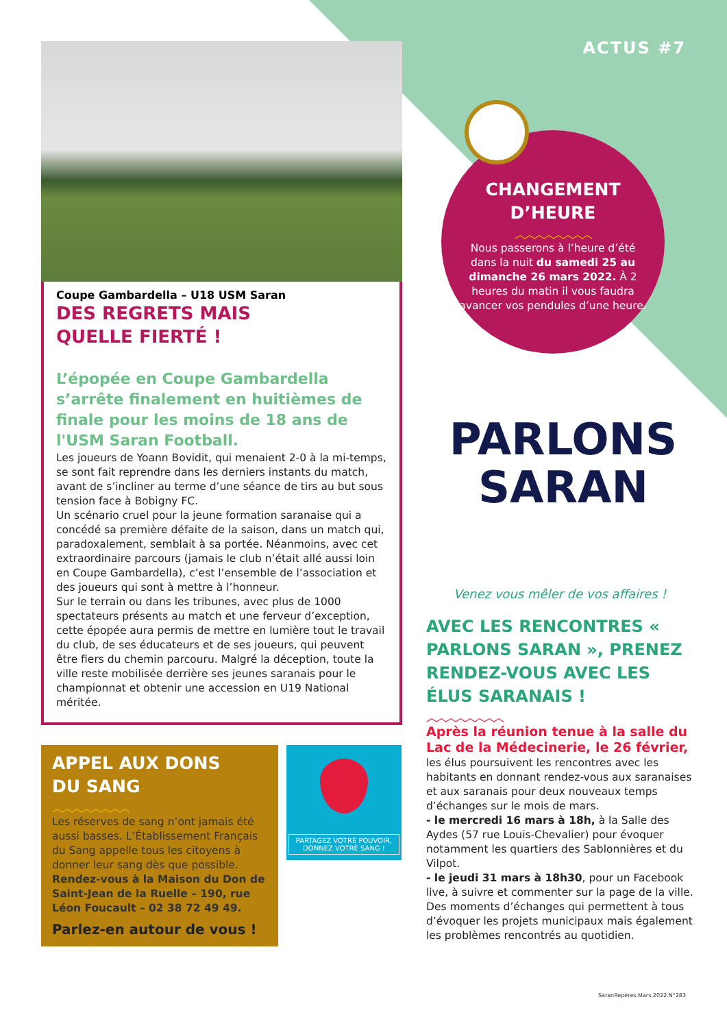ACTUS #7
Coupe Gambardella – U18 USM Saran
DES REGRETS MAIS
QUELLE FIERTÉ !
L’épopée en Coupe Gambardella s’arrête finalement en huitièmes de finale pour les moins de 18 ans de l'USM Saran Football.
Les joueurs de Yoann Bovidit, qui menaient 2-0 à la mi-temps, se sont fait reprendre dans les derniers instants du match, avant de s’incliner au terme d’une séance de tirs au but sous tension face à Bobigny FC.
Un scénario cruel pour la jeune formation saranaise qui a concédé sa première défaite de la saison, dans un match qui, paradoxalement, semblait à sa portée. Néanmoins, avec cet extraordinaire parcours (jamais le club n’était allé aussi loin en Coupe Gambardella), c’est l’ensemble de l’association et des joueurs qui sont à mettre à l’honneur.
Sur le terrain ou dans les tribunes, avec plus de 1000 spectateurs présents au match et une ferveur d’exception, cette épopée aura permis de mettre en lumière tout le travail du club, de ses éducateurs et de ses joueurs, qui peuvent être fiers du chemin parcouru. Malgré la déception, toute la ville reste mobilisée derrière ses jeunes saranais pour le championnat et obtenir une accession en U19 National méritée.
APPEL AUX DONS
DU SANG
︿︿︿︿︿︿︿︿
Les réserves de sang n’ont jamais été aussi basses. L’Établissement Français du Sang appelle tous les citoyens à donner leur sang dès que possible.
Rendez-vous à la Maison du Don de Saint-Jean de la Ruelle – 190, rue Léon Foucault – 02 38 72 49 49.
Parlez-en autour de vous !
PARTAGEZ VOTRE POUVOIR,
DONNEZ VOTRE SANG !
CHANGEMENT
D’HEURE
︿︿︿︿︿︿︿︿
Nous passerons à l’heure d’été dans la nuit du samedi 25 au dimanche 26 mars 2022. À 2 heures du matin il vous faudra avancer vos pendules d’une heure.
PARLONS
SARAN
Venez vous mêler de vos affaires !
AVEC LES RENCONTRES « PARLONS SARAN », PRENEZ RENDEZ-VOUS AVEC LES ÉLUS SARANAIS !
︿︿︿︿︿︿︿︿
Après la réunion tenue à la salle du Lac de la Médecinerie, le 26 février, les élus poursuivent les rencontres avec les habitants en donnant rendez-vous aux saranaises et aux saranais pour deux nouveaux temps d’échanges sur le mois de mars.
- le mercredi 16 mars à 18h, à la Salle des Aydes (57 rue Louis-Chevalier) pour évoquer notamment les quartiers des Sablonnières et du Vilpot.
- le jeudi 31 mars à 18h30, pour un Facebook live, à suivre et commenter sur la page de la ville.
Des moments d’échanges qui permettent à tous d’évoquer les projets municipaux mais également les problèmes rencontrés au quotidien.
SaranRepères.Mars.2022.N°283